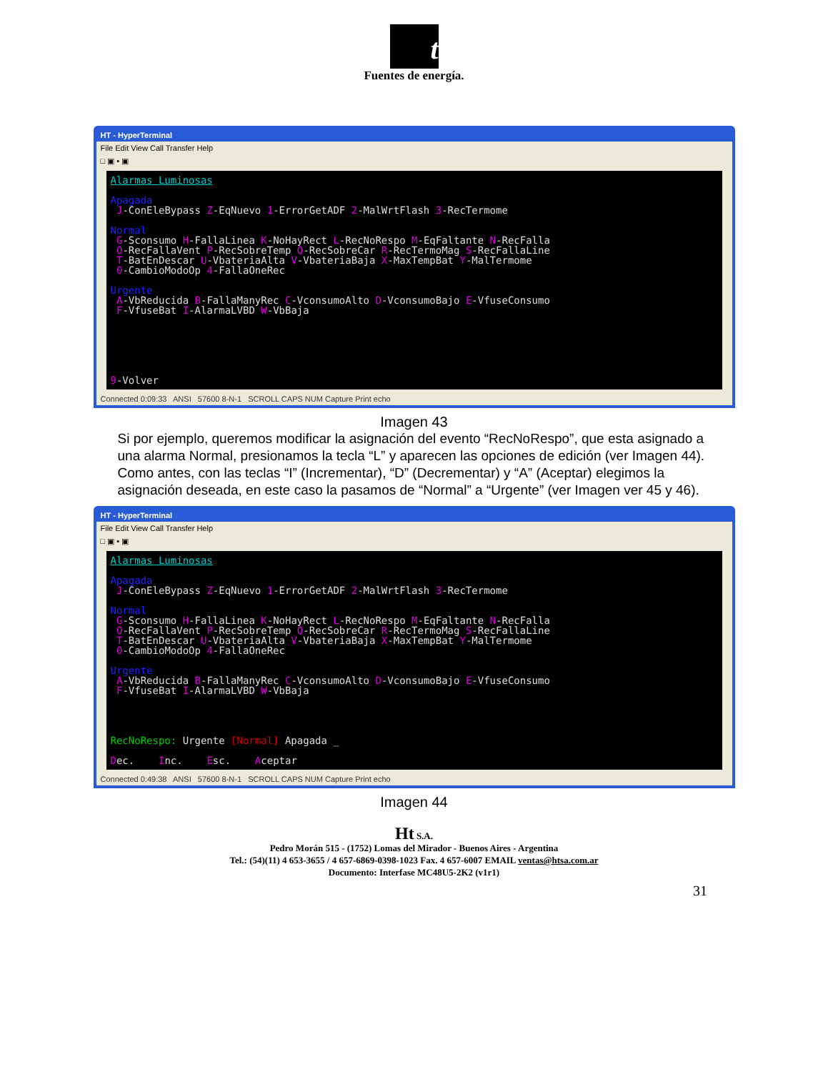t
Fuentes de energía.
HT - HyperTerminal
File Edit View Call Transfer Help
□ ▣ ▪ ▣
Alarmas Luminosas Apagada J-ConEleBypass Z-EqNuevo 1-ErrorGetADF 2-MalWrtFlash 3-RecTermome Normal G-Sconsumo H-FallaLinea K-NoHayRect L-RecNoRespo M-EqFaltante N-RecFalla O-RecFallaVent P-RecSobreTemp Q-RecSobreCar R-RecTermoMag S-RecFallaLine T-BatEnDescar U-VbateriaAlta V-VbateriaBaja X-MaxTempBat Y-MalTermome 0-CambioModoOp 4-FallaOneRec Urgente A-VbReducida B-FallaManyRec C-VconsumoAlto D-VconsumoBajo E-VfuseConsumo F-VfuseBat I-AlarmaLVBD W-VbBaja 9-Volver
Connected 0:09:33 ANSI 57600 8-N-1 SCROLL CAPS NUM Capture Print echo
Imagen 43
Si por ejemplo, queremos modificar la asignación del evento “RecNoRespo”, que esta asignado a una alarma Normal, presionamos la tecla “L” y aparecen las opciones de edición (ver Imagen 44). Como antes, con las teclas “I” (Incrementar), “D” (Decrementar) y “A” (Aceptar) elegimos la asignación deseada, en este caso la pasamos de “Normal” a “Urgente” (ver Imagen ver 45 y 46).
HT - HyperTerminal
File Edit View Call Transfer Help
□ ▣ ▪ ▣
Alarmas Luminosas Apagada J-ConEleBypass Z-EqNuevo 1-ErrorGetADF 2-MalWrtFlash 3-RecTermome Normal G-Sconsumo H-FallaLinea K-NoHayRect L-RecNoRespo M-EqFaltante N-RecFalla O-RecFallaVent P-RecSobreTemp Q-RecSobreCar R-RecTermoMag S-RecFallaLine T-BatEnDescar U-VbateriaAlta V-VbateriaBaja X-MaxTempBat Y-MalTermome 0-CambioModoOp 4-FallaOneRec Urgente A-VbReducida B-FallaManyRec C-VconsumoAlto D-VconsumoBajo E-VfuseConsumo F-VfuseBat I-AlarmaLVBD W-VbBaja RecNoRespo: Urgente [Normal] Apagada _ Dec. Inc. Esc. Aceptar
Connected 0:49:38 ANSI 57600 8-N-1 SCROLL CAPS NUM Capture Print echo
Imagen 44
Ht S.A.
Pedro Morán 515 - (1752) Lomas del Mirador - Buenos Aires - Argentina
Tel.: (54)(11) 4 653-3655 / 4 657-6869-0398-1023 Fax. 4 657-6007 EMAIL ventas@htsa.com.ar
Documento: Interfase MC48U5-2K2 (v1r1)
31